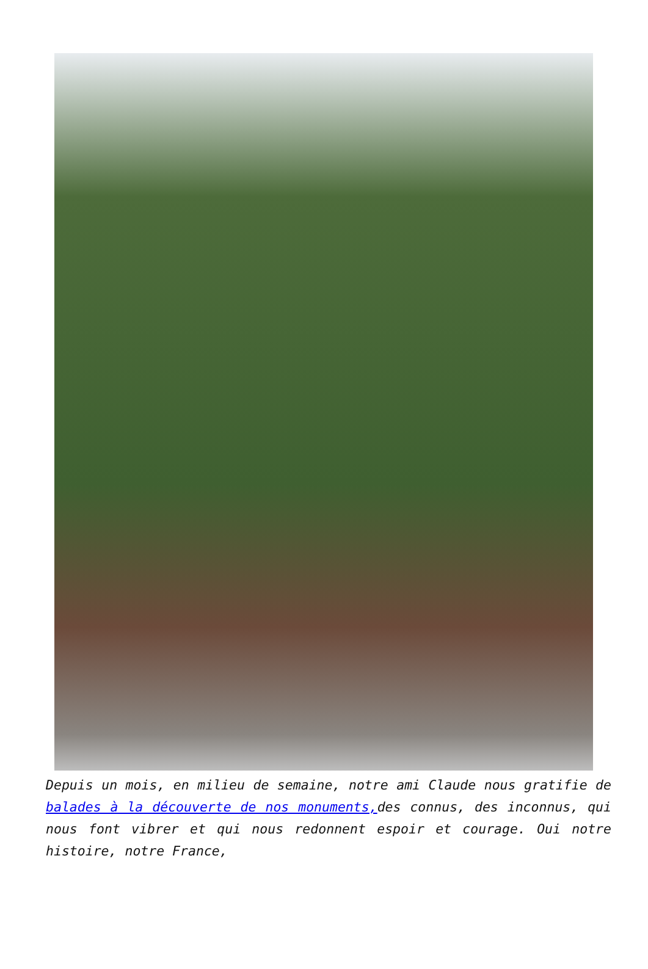Depuis un mois, en milieu de semaine, notre ami Claude nous gratifie de balades à la découverte de nos monuments, des connus, des inconnus, qui nous font vibrer et qui nous redonnent espoir et courage. Oui notre histoire, notre France,